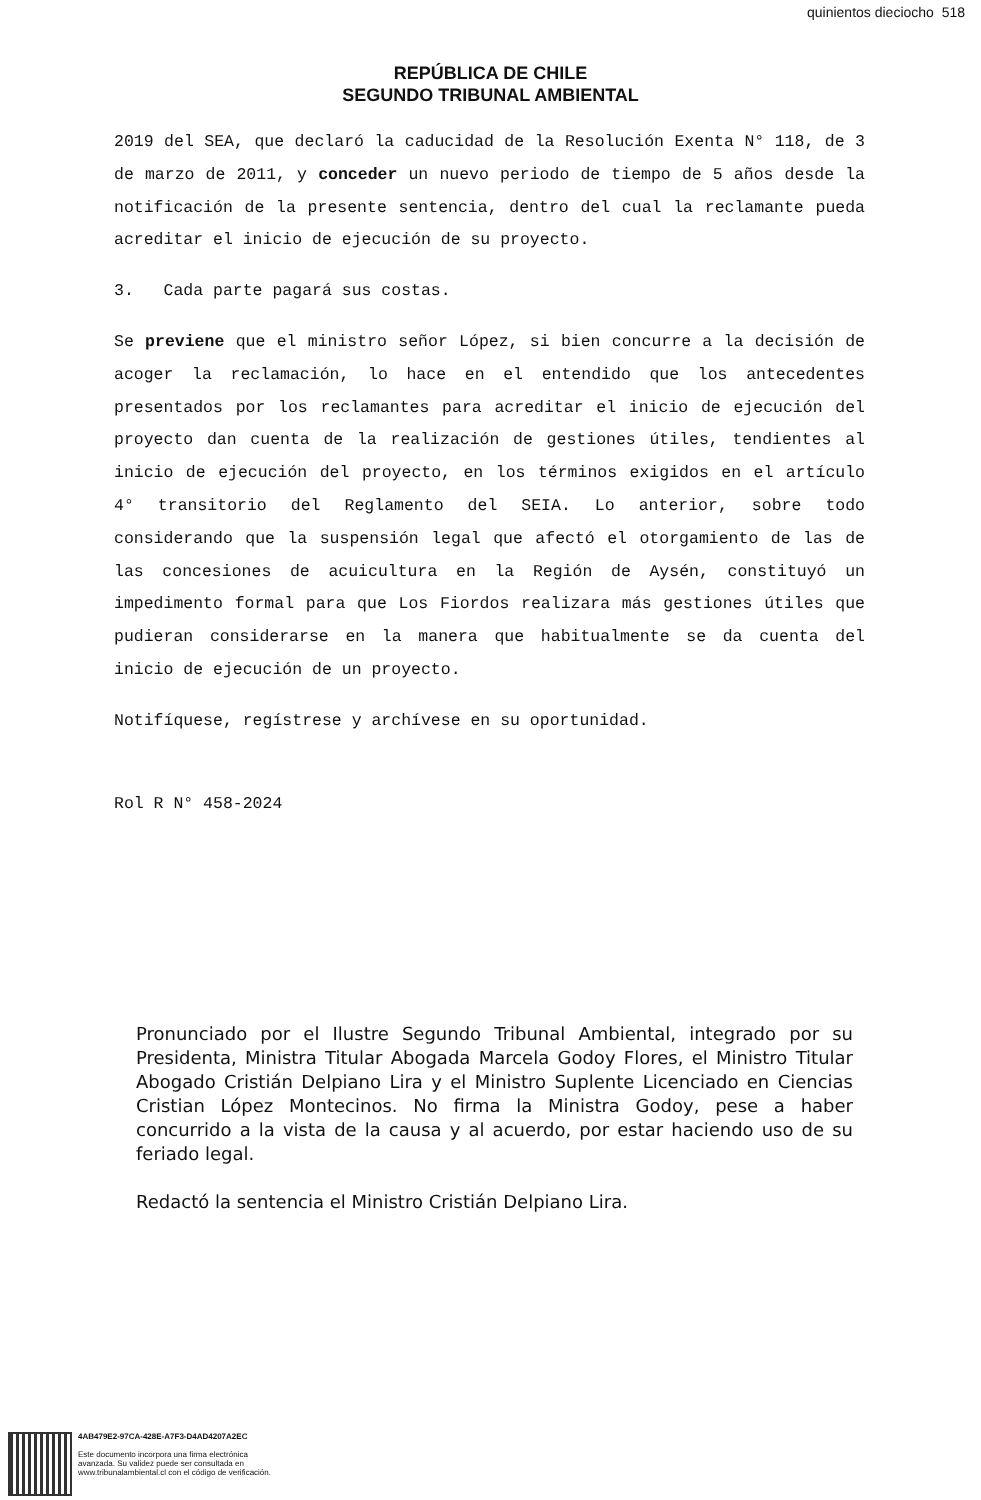quinientos dieciocho 518
REPÚBLICA DE CHILE
SEGUNDO TRIBUNAL AMBIENTAL
2019 del SEA, que declaró la caducidad de la Resolución Exenta N° 118, de 3 de marzo de 2011, y conceder un nuevo periodo de tiempo de 5 años desde la notificación de la presente sentencia, dentro del cual la reclamante pueda acreditar el inicio de ejecución de su proyecto.
3. Cada parte pagará sus costas.
Se previene que el ministro señor López, si bien concurre a la decisión de acoger la reclamación, lo hace en el entendido que los antecedentes presentados por los reclamantes para acreditar el inicio de ejecución del proyecto dan cuenta de la realización de gestiones útiles, tendientes al inicio de ejecución del proyecto, en los términos exigidos en el artículo 4° transitorio del Reglamento del SEIA. Lo anterior, sobre todo considerando que la suspensión legal que afectó el otorgamiento de las de las concesiones de acuicultura en la Región de Aysén, constituyó un impedimento formal para que Los Fiordos realizara más gestiones útiles que pudieran considerarse en la manera que habitualmente se da cuenta del inicio de ejecución de un proyecto.
Notifíquese, regístrese y archívese en su oportunidad.
Rol R N° 458-2024
Pronunciado por el Ilustre Segundo Tribunal Ambiental, integrado por su Presidenta, Ministra Titular Abogada Marcela Godoy Flores, el Ministro Titular Abogado Cristián Delpiano Lira y el Ministro Suplente Licenciado en Ciencias Cristian López Montecinos. No firma la Ministra Godoy, pese a haber concurrido a la vista de la causa y al acuerdo, por estar haciendo uso de su feriado legal.
Redactó la sentencia el Ministro Cristián Delpiano Lira.
4AB479E2-97CA-428E-A7F3-D4AD4207A2EC
Este documento incorpora una firma electrónica
avanzada. Su validez puede ser consultada en
www.tribunalambiental.cl con el código de verificación.